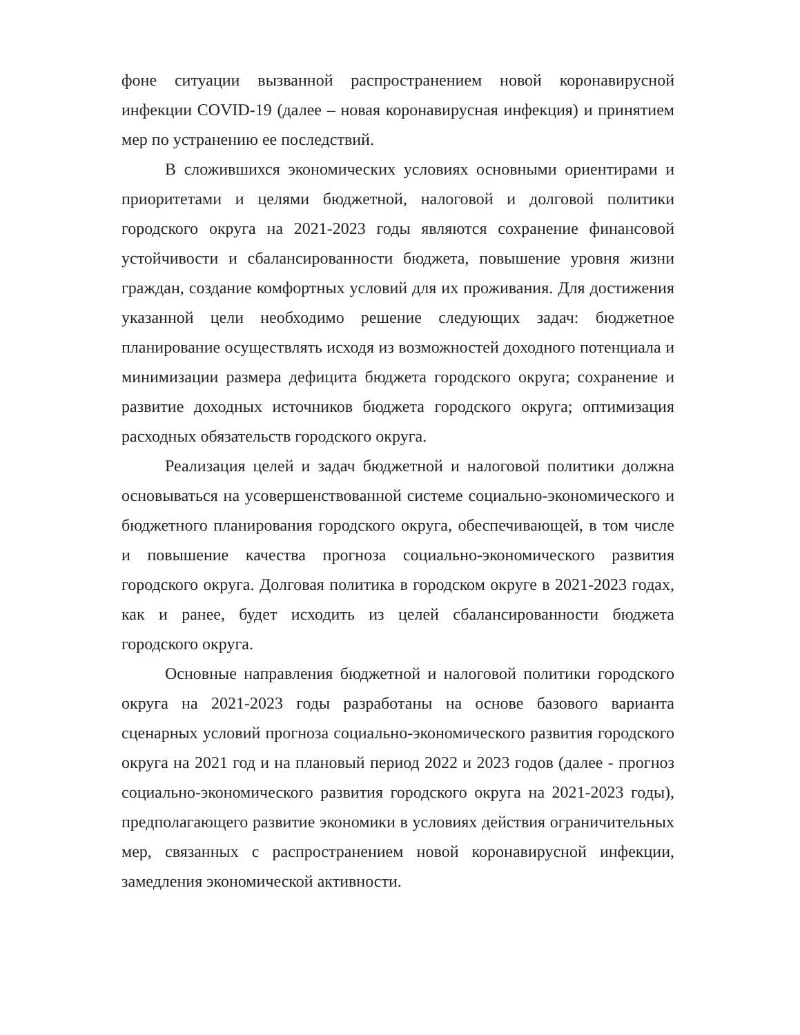фоне ситуации вызванной распространением новой коронавирусной инфекции COVID-19 (далее – новая коронавирусная инфекция) и принятием мер по устранению ее последствий.
В сложившихся экономических условиях основными ориентирами и приоритетами и целями бюджетной, налоговой и долговой политики городского округа на 2021-2023 годы являются сохранение финансовой устойчивости и сбалансированности бюджета, повышение уровня жизни граждан, создание комфортных условий для их проживания. Для достижения указанной цели необходимо решение следующих задач: бюджетное планирование осуществлять исходя из возможностей доходного потенциала и минимизации размера дефицита бюджета городского округа; сохранение и развитие доходных источников бюджета городского округа; оптимизация расходных обязательств городского округа.
Реализация целей и задач бюджетной и налоговой политики должна основываться на усовершенствованной системе социально-экономического и бюджетного планирования городского округа, обеспечивающей, в том числе и повышение качества прогноза социально-экономического развития городского округа. Долговая политика в городском округе в 2021-2023 годах, как и ранее, будет исходить из целей сбалансированности бюджета городского округа.
Основные направления бюджетной и налоговой политики городского округа на 2021-2023 годы разработаны на основе базового варианта сценарных условий прогноза социально-экономического развития городского округа на 2021 год и на плановый период 2022 и 2023 годов (далее - прогноз социально-экономического развития городского округа на 2021-2023 годы), предполагающего развитие экономики в условиях действия ограничительных мер, связанных с распространением новой коронавирусной инфекции, замедления экономической активности.